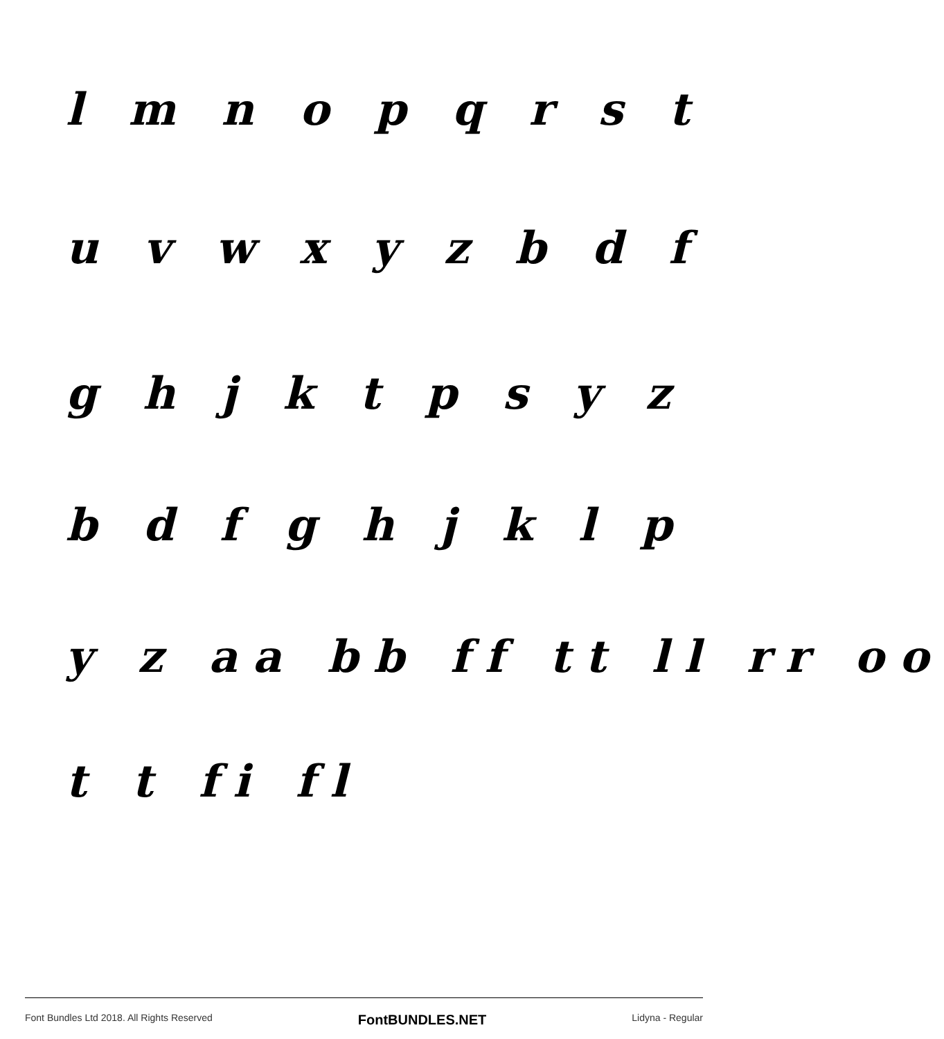l m n o p q r s t
u v w x y z b d f
g h j k t p s y z
b d f g h j k l p
y z aa bb ff tt ll rr oo
t t fi fl
Font Bundles Ltd 2018. All Rights Reserved FontBUNDLES.NET Lidyna - Regular